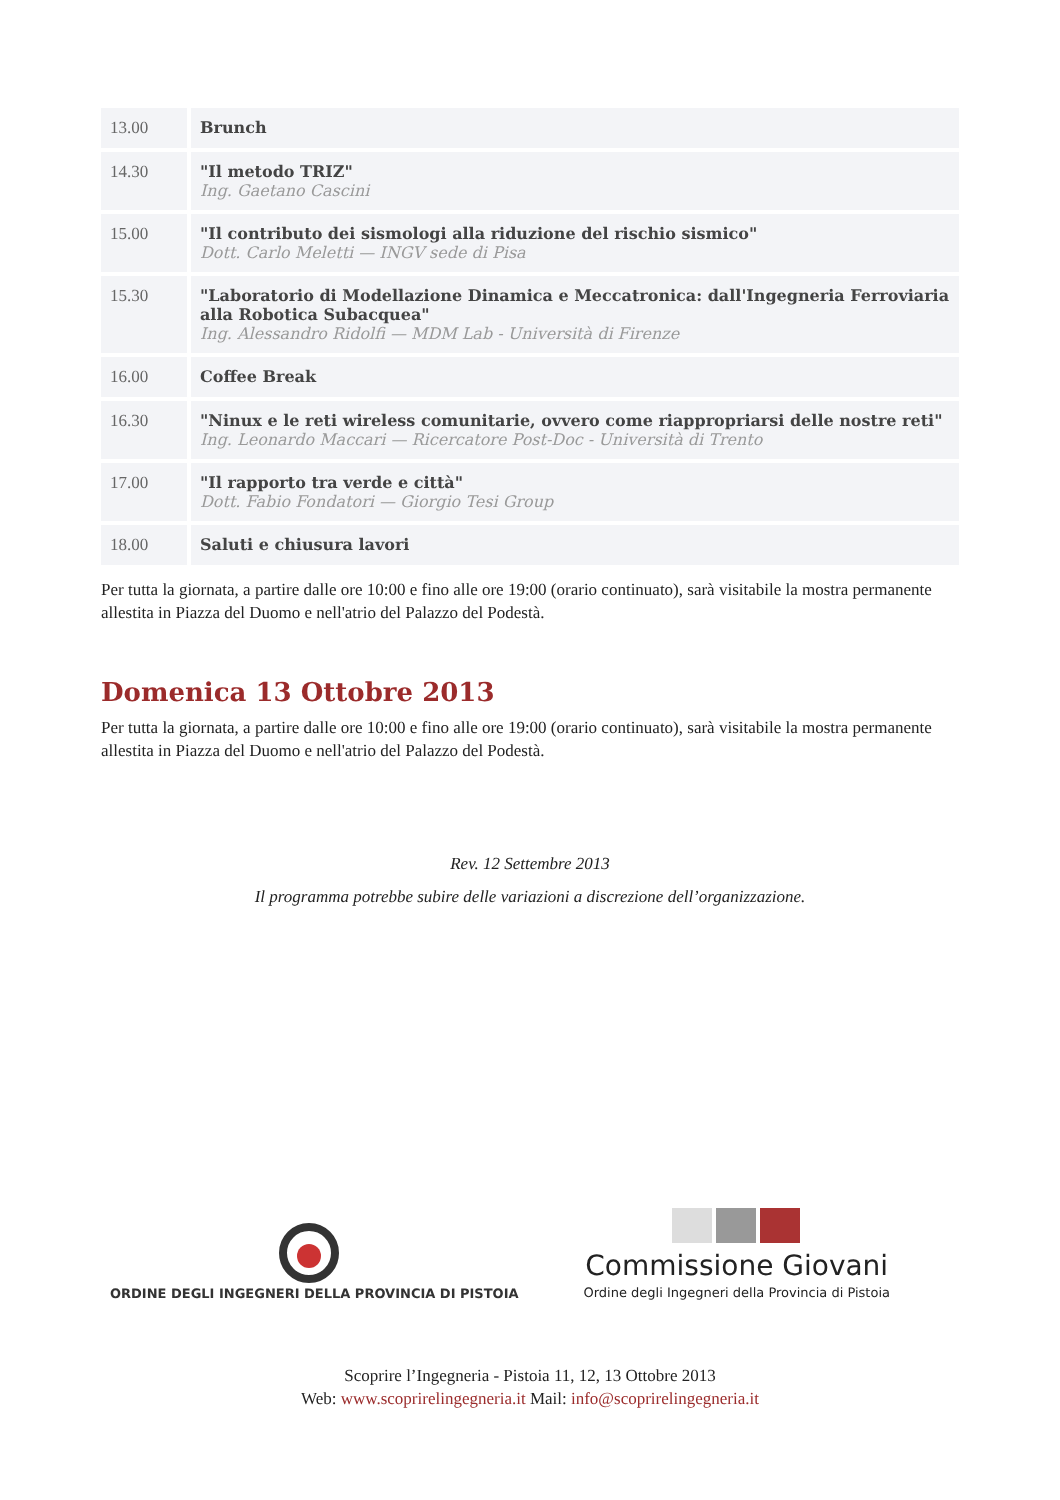| 13.00 | Brunch |
| 14.30 | "Il metodo TRIZ" Ing. Gaetano Cascini |
| 15.00 | "Il contributo dei sismologi alla riduzione del rischio sismico" Dott. Carlo Meletti — INGV sede di Pisa |
| 15.30 | "Laboratorio di Modellazione Dinamica e Meccatronica: dall'Ingegneria Ferroviaria alla Robotica Subacquea" Ing. Alessandro Ridolfi — MDM Lab - Università di Firenze |
| 16.00 | Coffee Break |
| 16.30 | "Ninux e le reti wireless comunitarie, ovvero come riappropriarsi delle nostre reti" Ing. Leonardo Maccari — Ricercatore Post-Doc - Università di Trento |
| 17.00 | "Il rapporto tra verde e città" Dott. Fabio Fondatori — Giorgio Tesi Group |
| 18.00 | Saluti e chiusura lavori |
Per tutta la giornata, a partire dalle ore 10:00 e fino alle ore 19:00 (orario continuato), sarà visitabile la mostra permanente allestita in Piazza del Duomo e nell'atrio del Palazzo del Podestà.
Domenica 13 Ottobre 2013
Per tutta la giornata, a partire dalle ore 10:00 e fino alle ore 19:00 (orario continuato), sarà visitabile la mostra permanente allestita in Piazza del Duomo e nell'atrio del Palazzo del Podestà.
Rev. 12 Settembre 2013
Il programma potrebbe subire delle variazioni a discrezione dell’organizzazione.
ORDINE DEGLI INGEGNERI DELLA PROVINCIA DI PISTOIA
Commissione Giovani
Ordine degli Ingegneri della Provincia di Pistoia
Scoprire l’Ingegneria - Pistoia 11, 12, 13 Ottobre 2013
Web: www.scoprirelingegneria.it Mail: info@scoprirelingegneria.it